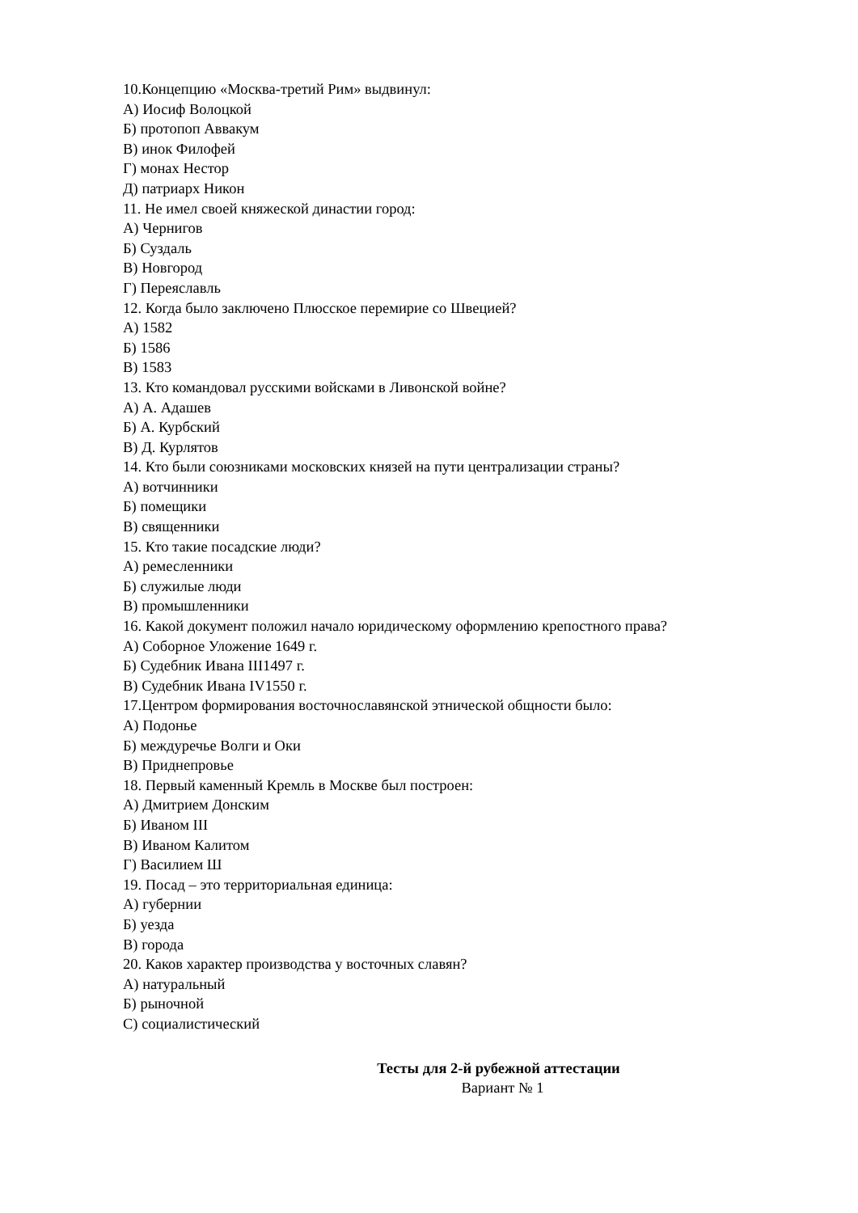10.Концепцию «Москва-третий Рим» выдвинул:
А) Иосиф Волоцкой
Б) протопоп Аввакум
В) инок Филофей
Г) монах Нестор
Д) патриарх Никон
11. Не имел своей княжеской династии город:
А) Чернигов
Б) Суздаль
В) Новгород
Г) Переяславль
12. Когда было заключено Плюсское перемирие со Швецией?
А) 1582
Б) 1586
В) 1583
13. Кто командовал русскими войсками в Ливонской войне?
А) А. Адашев
Б) А. Курбский
В) Д. Курлятов
14. Кто были союзниками московских князей на пути централизации страны?
А) вотчинники
Б) помещики
В) священники
15. Кто такие посадские люди?
А) ремесленники
Б) служилые люди
В) промышленники
16. Какой документ положил начало юридическому оформлению крепостного права?
А) Соборное Уложение 1649 г.
Б) Судебник Ивана III1497 г.
В) Судебник Ивана IV1550 г.
17.Центром формирования восточнославянской этнической общности было:
А) Подонье
Б) междуречье Волги и Оки
В) Приднепровье
18. Первый каменный Кремль в Москве был построен:
А) Дмитрием Донским
Б) Иваном III
В) Иваном Калитом
Г) Василием Ш
19. Посад – это территориальная единица:
А) губернии
Б) уезда
В) города
20. Каков характер производства у восточных славян?
А) натуральный
Б) рыночной
С) социалистический
Тесты для 2-й рубежной аттестации
Вариант № 1